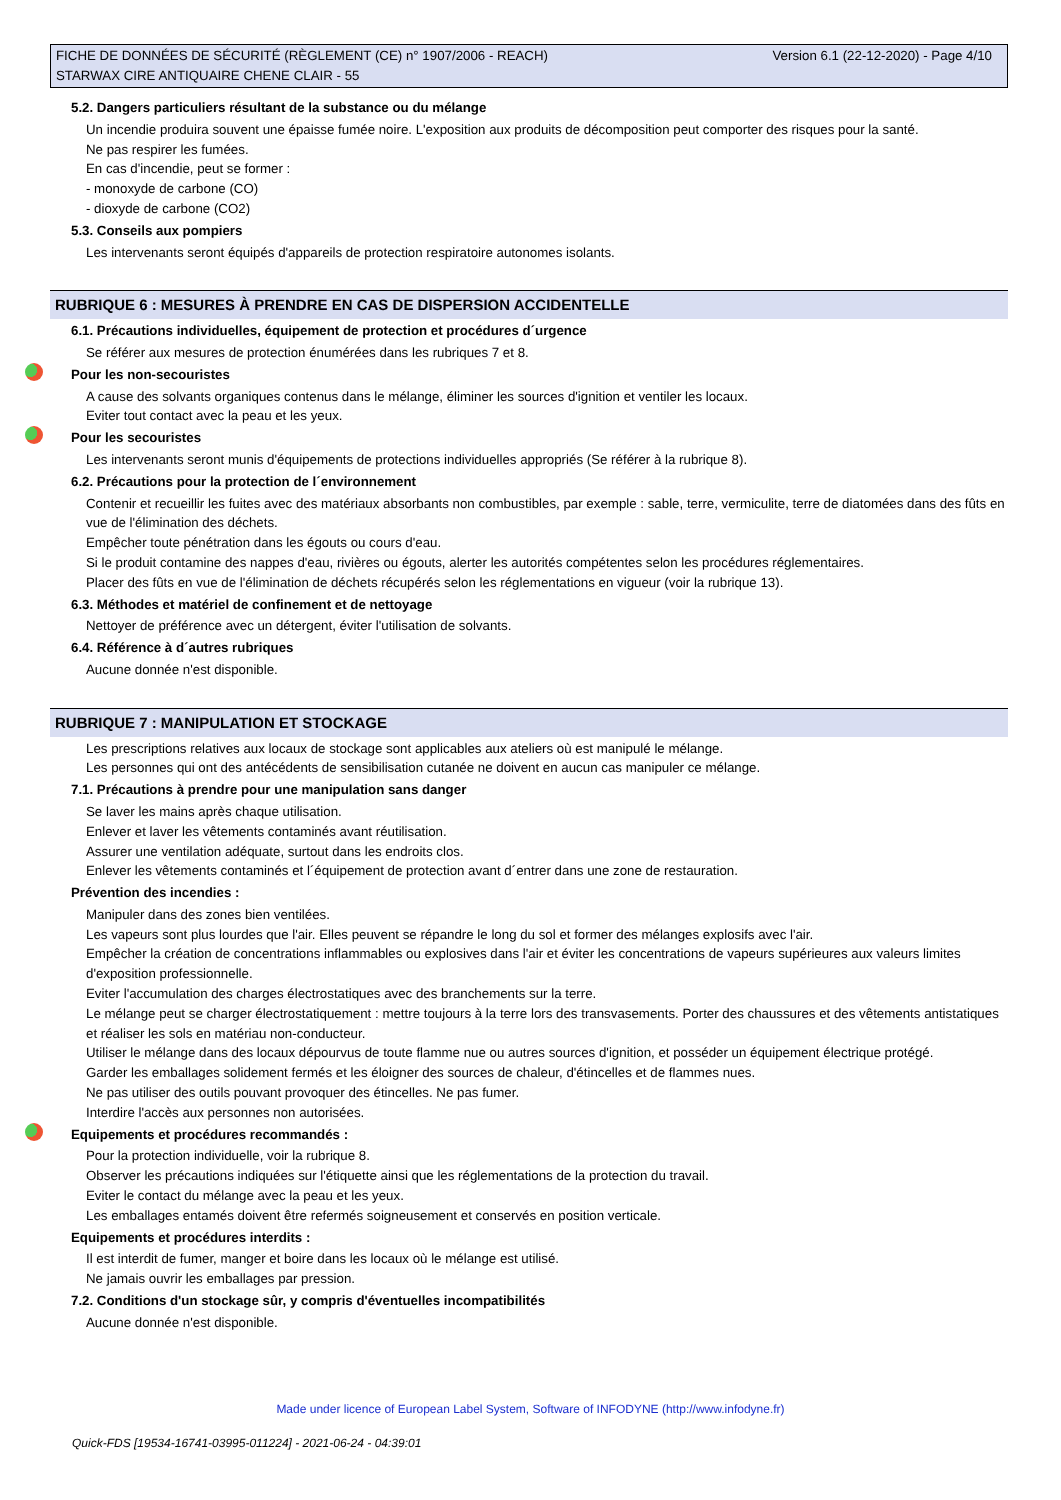FICHE DE DONNÉES DE SÉCURITÉ (RÈGLEMENT (CE) n° 1907/2006 - REACH) Version 6.1 (22-12-2020) - Page 4/10
STARWAX CIRE ANTIQUAIRE CHENE CLAIR - 55
5.2. Dangers particuliers résultant de la substance ou du mélange
Un incendie produira souvent une épaisse fumée noire. L'exposition aux produits de décomposition peut comporter des risques pour la santé.
Ne pas respirer les fumées.
En cas d'incendie, peut se former :
- monoxyde de carbone (CO)
- dioxyde de carbone (CO2)
5.3. Conseils aux pompiers
Les intervenants seront équipés d'appareils de protection respiratoire autonomes isolants.
RUBRIQUE 6 : MESURES À PRENDRE EN CAS DE DISPERSION ACCIDENTELLE
6.1. Précautions individuelles, équipement de protection et procédures d´urgence
Se référer aux mesures de protection énumérées dans les rubriques 7 et 8.
Pour les non-secouristes
A cause des solvants organiques contenus dans le mélange, éliminer les sources d'ignition et ventiler les locaux.
Eviter tout contact avec la peau et les yeux.
Pour les secouristes
Les intervenants seront munis d'équipements de protections individuelles appropriés (Se référer à la rubrique 8).
6.2. Précautions pour la protection de l´environnement
Contenir et recueillir les fuites avec des matériaux absorbants non combustibles, par exemple : sable, terre, vermiculite, terre de diatomées dans des fûts en vue de l'élimination des déchets.
Empêcher toute pénétration dans les égouts ou cours d'eau.
Si le produit contamine des nappes d'eau, rivières ou égouts, alerter les autorités compétentes selon les procédures réglementaires.
Placer des fûts en vue de l'élimination de déchets récupérés selon les réglementations en vigueur (voir la rubrique 13).
6.3. Méthodes et matériel de confinement et de nettoyage
Nettoyer de préférence avec un détergent, éviter l'utilisation de solvants.
6.4. Référence à d´autres rubriques
Aucune donnée n'est disponible.
RUBRIQUE 7 : MANIPULATION ET STOCKAGE
Les prescriptions relatives aux locaux de stockage sont applicables aux ateliers où est manipulé le mélange.
Les personnes qui ont des antécédents de sensibilisation cutanée ne doivent en aucun cas manipuler ce mélange.
7.1. Précautions à prendre pour une manipulation sans danger
Se laver les mains après chaque utilisation.
Enlever et laver les vêtements contaminés avant réutilisation.
Assurer une ventilation adéquate, surtout dans les endroits clos.
Enlever les vêtements contaminés et l´équipement de protection avant d´entrer dans une zone de restauration.
Prévention des incendies :
Manipuler dans des zones bien ventilées.
Les vapeurs sont plus lourdes que l'air. Elles peuvent se répandre le long du sol et former des mélanges explosifs avec l'air.
Empêcher la création de concentrations inflammables ou explosives dans l'air et éviter les concentrations de vapeurs supérieures aux valeurs limites d'exposition professionnelle.
Eviter l'accumulation des charges électrostatiques avec des branchements sur la terre.
Le mélange peut se charger électrostatiquement : mettre toujours à la terre lors des transvasements. Porter des chaussures et des vêtements antistatiques et réaliser les sols en matériau non-conducteur.
Utiliser le mélange dans des locaux dépourvus de toute flamme nue ou autres sources d'ignition, et posséder un équipement électrique protégé.
Garder les emballages solidement fermés et les éloigner des sources de chaleur, d'étincelles et de flammes nues.
Ne pas utiliser des outils pouvant provoquer des étincelles. Ne pas fumer.
Interdire l'accès aux personnes non autorisées.
Equipements et procédures recommandés :
Pour la protection individuelle, voir la rubrique 8.
Observer les précautions indiquées sur l'étiquette ainsi que les réglementations de la protection du travail.
Eviter le contact du mélange avec la peau et les yeux.
Les emballages entamés doivent être refermés soigneusement et conservés en position verticale.
Equipements et procédures interdits :
Il est interdit de fumer, manger et boire dans les locaux où le mélange est utilisé.
Ne jamais ouvrir les emballages par pression.
7.2. Conditions d'un stockage sûr, y compris d'éventuelles incompatibilités
Aucune donnée n'est disponible.
Made under licence of European Label System, Software of INFODYNE (http://www.infodyne.fr)
Quick-FDS [19534-16741-03995-011224] - 2021-06-24 - 04:39:01